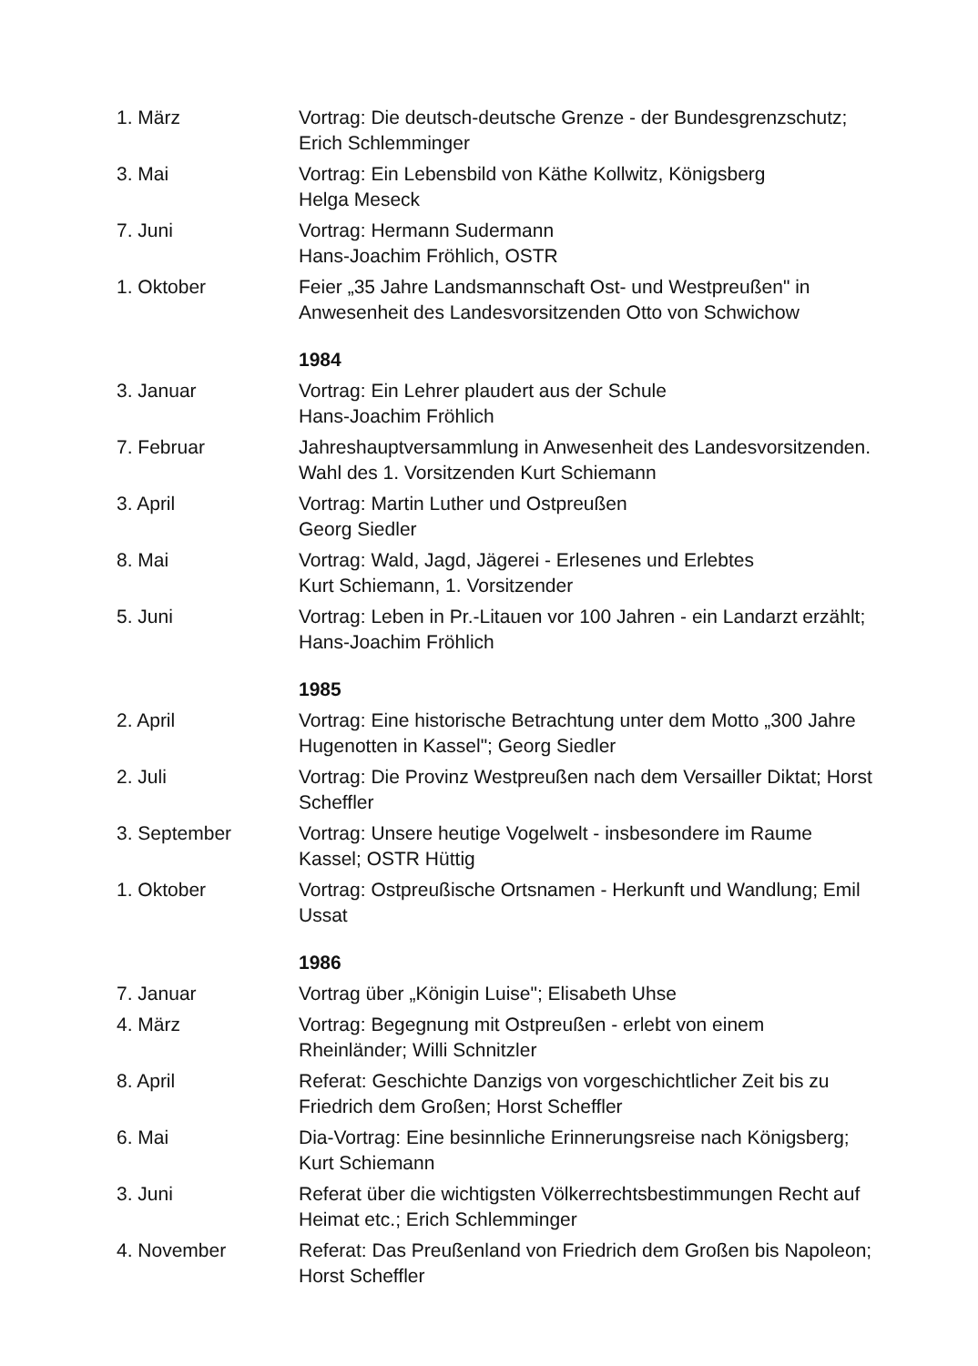| 1. März | Vortrag: Die deutsch-deutsche Grenze - der Bundesgrenzschutz; Erich Schlemminger |
| 3. Mai | Vortrag: Ein Lebensbild von Käthe Kollwitz, Königsberg Helga Meseck |
| 7. Juni | Vortrag: Hermann Sudermann Hans-Joachim Fröhlich, OSTR |
| 1. Oktober | Feier „35 Jahre Landsmannschaft Ost- und Westpreußen" in Anwesenheit des Landesvorsitzenden Otto von Schwichow |
| | 1984 |
| 3. Januar | Vortrag: Ein Lehrer plaudert aus der Schule Hans-Joachim Fröhlich |
| 7. Februar | Jahreshauptversammlung in Anwesenheit des Landesvorsitzenden. Wahl des 1. Vorsitzenden Kurt Schiemann |
| 3. April | Vortrag: Martin Luther und Ostpreußen Georg Siedler |
| 8. Mai | Vortrag: Wald, Jagd, Jägerei - Erlesenes und Erlebtes Kurt Schiemann, 1. Vorsitzender |
| 5. Juni | Vortrag: Leben in Pr.-Litauen vor 100 Jahren - ein Landarzt erzählt; Hans-Joachim Fröhlich |
| | 1985 |
| 2. April | Vortrag: Eine historische Betrachtung unter dem Motto „300 Jahre Hugenotten in Kassel"; Georg Siedler |
| 2. Juli | Vortrag: Die Provinz Westpreußen nach dem Versailler Diktat; Horst Scheffler |
| 3. September | Vortrag: Unsere heutige Vogelwelt - insbesondere im Raume Kassel; OSTR Hüttig |
| 1. Oktober | Vortrag: Ostpreußische Ortsnamen - Herkunft und Wandlung; Emil Ussat |
| | 1986 |
| 7. Januar | Vortrag über „Königin Luise"; Elisabeth Uhse |
| 4. März | Vortrag: Begegnung mit Ostpreußen - erlebt von einem Rheinländer; Willi Schnitzler |
| 8. April | Referat: Geschichte Danzigs von vorgeschichtlicher Zeit bis zu Friedrich dem Großen; Horst Scheffler |
| 6. Mai | Dia-Vortrag: Eine besinnliche Erinnerungsreise nach Königsberg; Kurt Schiemann |
| 3. Juni | Referat über die wichtigsten Völkerrechtsbestimmungen Recht auf Heimat etc.; Erich Schlemminger |
| 4. November | Referat: Das Preußenland von Friedrich dem Großen bis Napoleon; Horst Scheffler |